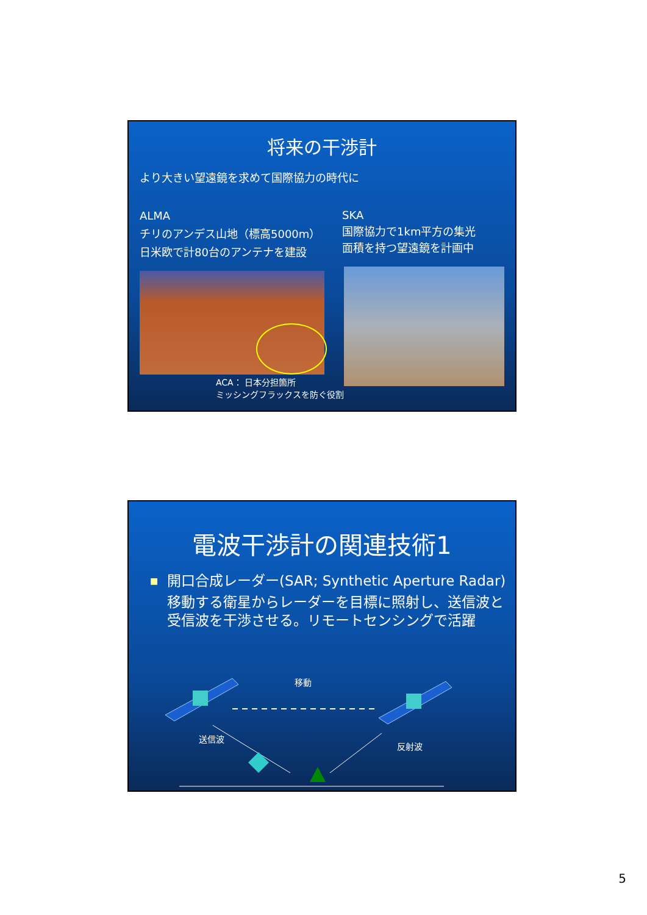将来の干渉計
より大きい望遠鏡を求めて国際協力の時代に
ALMA
チリのアンデス山地（標高5000m）
日米欧で計80台のアンテナを建設
SKA
国際協力で1km平方の集光
面積を持つ望遠鏡を計画中
ACA： 日本分担箇所
ミッシングフラックスを防ぐ役割
電波干渉計の関連技術1
■ 開口合成レーダー(SAR; Synthetic Aperture Radar)
移動する衛星からレーダーを目標に照射し、送信波と受信波を干渉させる。リモートセンシングで活躍
移動
送信波
反射波
5